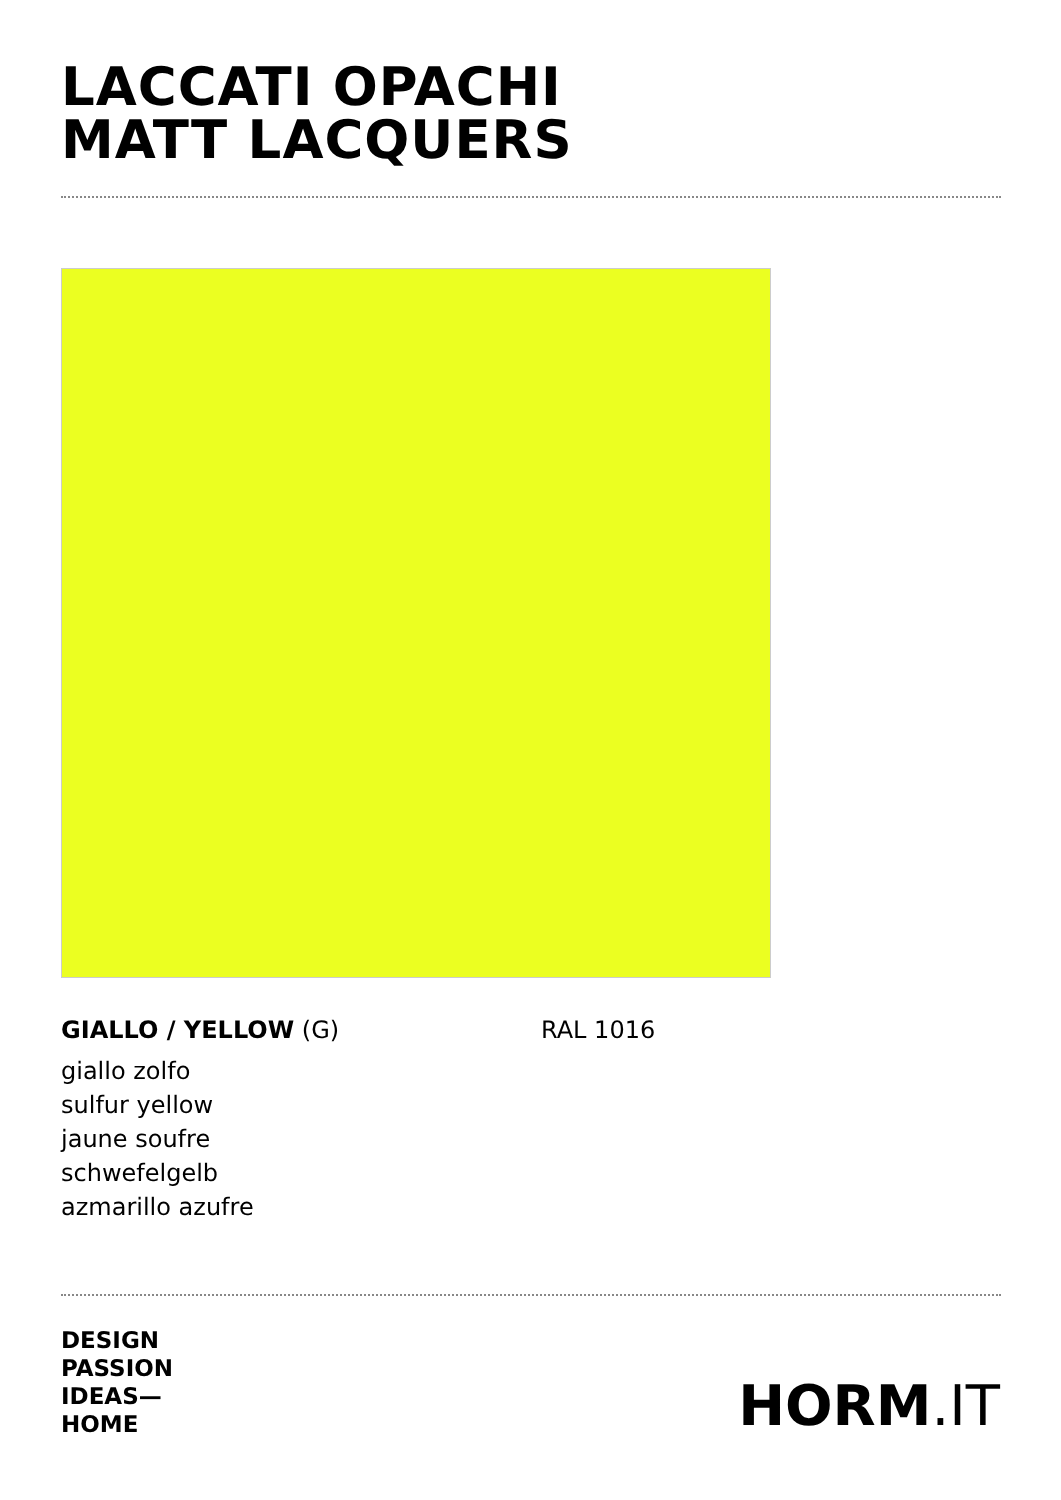LACCATI OPACHI
MATT LACQUERS
GIALLO / YELLOW (G) RAL 1016
giallo zolfo
sulfur yellow
jaune soufre
schwefelgelb
azmarillo azufre
DESIGN
PASSION
IDEAS—
HOME
HORM.IT